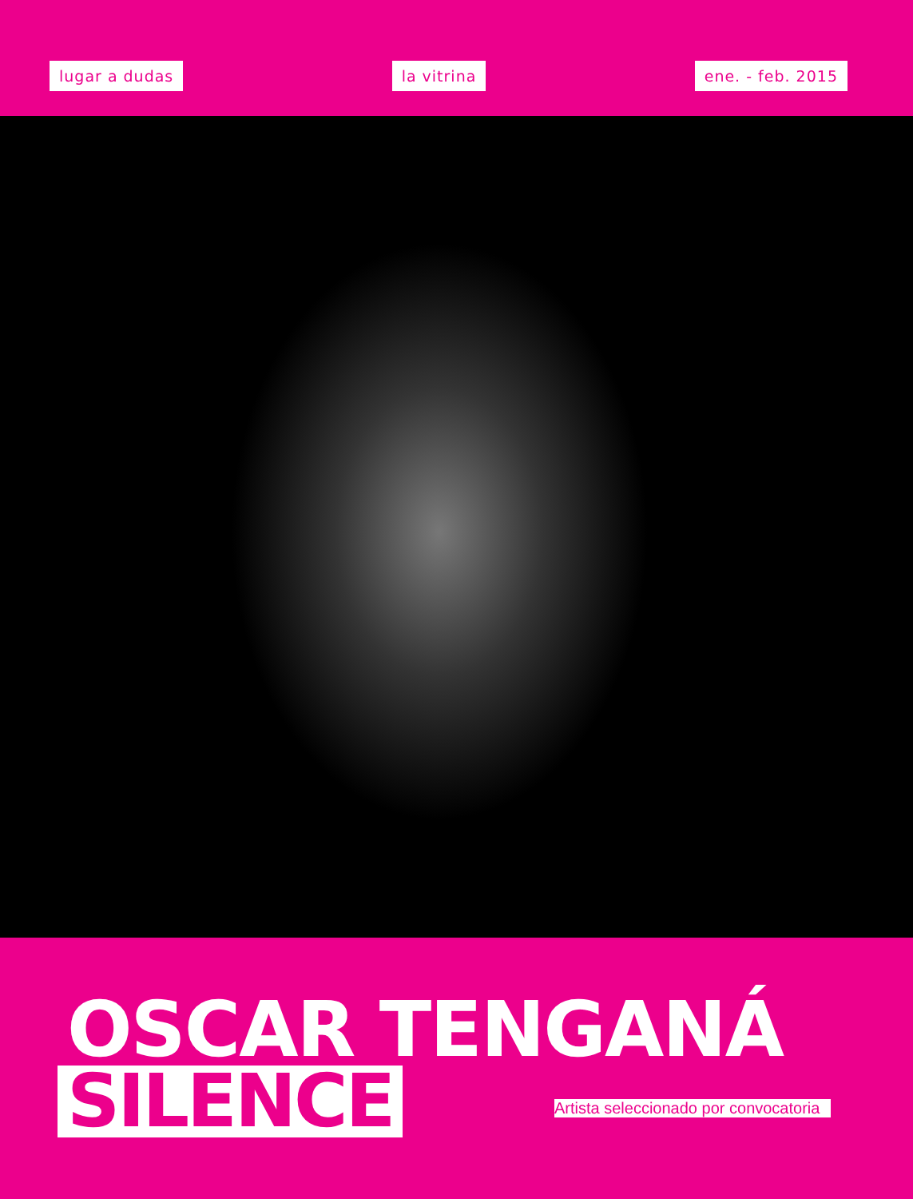lugar a dudas la vitrina ene. - feb. 2015
OSCAR TENGANÁ
SILENCE
Artista seleccionado por convocatoria